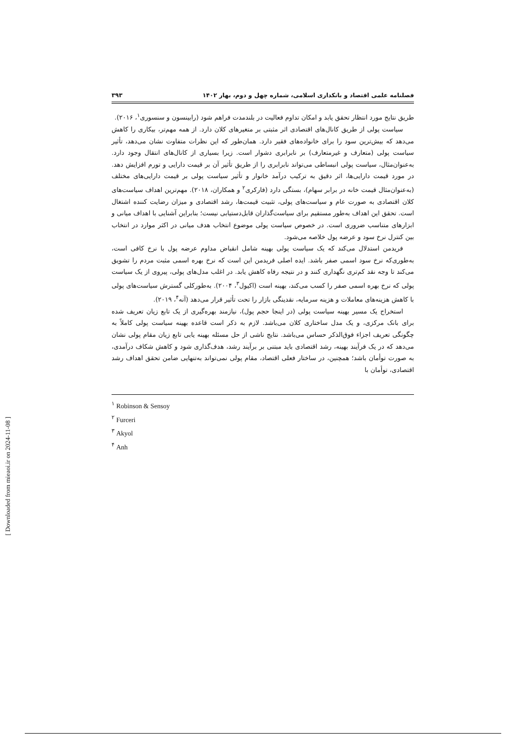فصلنامه علمی اقتصاد و بانکداری اسلامی، شماره چهل و دوم، بهار ۱۴۰۲ ۳۹۳
طریق نتایج مورد انتظار تحقق یابد و امکان تداوم فعالیت در بلندمدت فراهم شود (رابینسون و سنسوری<sup>۱</sup>، ۲۰۱۶).
سیاست پولی از طریق کانال‌های اقتصادی اثر مثبتی بر متغیرهای کلان دارد. از همه مهم‌تر، بیکاری را کاهش می‌دهد که بیش‌ترین سود را برای خانواده‌های فقیر دارد. همان‌طور که این نظرات متفاوت نشان می‌دهد، تأثیر سیاست پولی (متعارف و غیرمتعارف) بر نابرابری دشوار است. زیرا بسیاری از کانال‌های انتقال وجود دارد. به‌عنوان‌مثال، سیاست پولی انبساطی می‌تواند نابرابری را از طریق تأثیر آن بر قیمت دارایی و تورم افزایش دهد. در مورد قیمت دارایی‌ها، اثر دقیق به ترکیب درآمد خانوار و تأثیر سیاست پولی بر قیمت دارایی‌های مختلف (به‌عنوان‌مثال قیمت خانه در برابر سهام)، بستگی دارد (فارکری<sup>۲</sup> و همکاران، ۲۰۱۸). مهم‌ترین اهداف سیاست‌های کلان اقتصادی به صورت عام و سیاست‌های پولی، تثبیت قیمت‌ها، رشد اقتصادی و میزان رضایت کننده اشتغال است. تحقق این اهداف به‌طور مستقیم برای سیاست‌گذاران قابل‌دستیابی نیست؛ بنابراین آشنایی با اهداف میانی و ابزارهای متناسب ضروری است. در خصوص سیاست پولی موضوع انتخاب هدف میانی در اکثر موارد در انتخاب بین کنترل نرخ سود و عرضه پول خلاصه می‌شود.
فریدمن استدلال می‌کند که یک سیاست پولی بهینه شامل انقباض مداوم عرضه پول با نرخ کافی است، به‌طوری‌که نرخ سود اسمی صفر باشد. ایده اصلی فریدمن این است که نرخ بهره اسمی مثبت مردم را تشویق می‌کند تا وجه نقد کم‌تری نگهداری کنند و در نتیجه رفاه کاهش یابد. در اغلب مدل‌های پولی، پیروی از یک سیاست پولی که نرخ بهره اسمی صفر را کسب می‌کند، بهینه است (اکیول<sup>۳</sup>، ۲۰۰۴). به‌طورکلی گسترش سیاست‌های پولی با کاهش هزینه‌های معاملات و هزینه سرمایه، نقدینگی بازار را تحت تأثیر قرار می‌دهد (آنه<sup>۴</sup>، ۲۰۱۹).
استخراج یک مسیر بهینه سیاست پولی (در اینجا حجم پول)، نیازمند بهره‌گیری از یک تابع زیان تعریف شده برای بانک مرکزی، و یک مدل ساختاری کلان می‌باشد. لازم به ذکر است قاعده بهینه سیاست پولی کاملاً به چگونگی تعریف اجزاء فوق‌الذکر حساس می‌باشد. نتایج ناشی از حل مسئله بهینه یابی تابع زیان مقام پولی نشان می‌دهد که در یک فرآیند بهینه، رشد اقتصادی باید مبتنی بر برآیند رشد، هدف‌گذاری شود و کاهش شکاف درآمدی، به صورت توأمان باشد؛ همچنین، در ساختار فعلی اقتصاد، مقام پولی نمی‌تواند به‌تنهایی ضامن تحقق اهداف رشد اقتصادی، توأمان با
<sup>۱</sup> Robinson & Sensoy
<sup>۲</sup> Furceri
<sup>۳</sup> Akyol
<sup>۴</sup> Anh
[ Downloaded from mieaoi.ir on 2024-11-08 ]